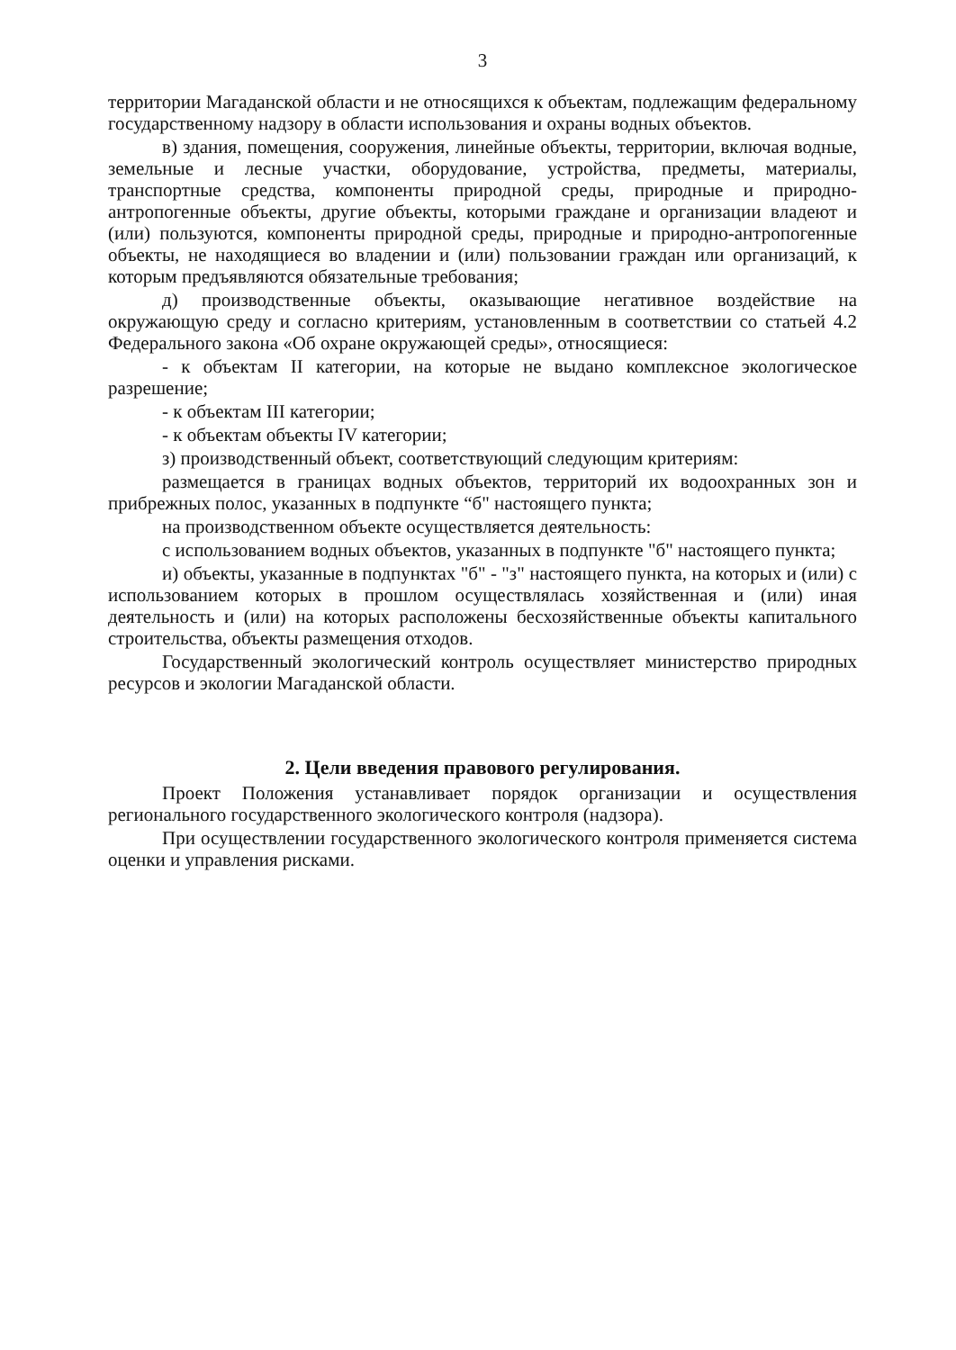3
территории Магаданской области и не относящихся к объектам, подлежащим федеральному государственному надзору в области использования и охраны водных объектов.
в) здания, помещения, сооружения, линейные объекты, территории, включая водные, земельные и лесные участки, оборудование, устройства, предметы, материалы, транспортные средства, компоненты природной среды, природные и природно-антропогенные объекты, другие объекты, которыми граждане и организации владеют и (или) пользуются, компоненты природной среды, природные и природно-антропогенные объекты, не находящиеся во владении и (или) пользовании граждан или организаций, к которым предъявляются обязательные требования;
д) производственные объекты, оказывающие негативное воздействие на окружающую среду и согласно критериям, установленным в соответствии со статьей 4.2 Федерального закона «Об охране окружающей среды», относящиеся:
- к объектам II категории, на которые не выдано комплексное экологическое разрешение;
- к объектам III категории;
- к объектам объекты IV категории;
з) производственный объект, соответствующий следующим критериям:
размещается в границах водных объектов, территорий их водоохранных зон и прибрежных полос, указанных в подпункте “б" настоящего пункта;
на производственном объекте осуществляется деятельность:
с использованием водных объектов, указанных в подпункте "б" настоящего пункта;
и) объекты, указанные в подпунктах "б" - "з" настоящего пункта, на которых и (или) с использованием которых в прошлом осуществлялась хозяйственная и (или) иная деятельность и (или) на которых расположены бесхозяйственные объекты капитального строительства, объекты размещения отходов.
Государственный экологический контроль осуществляет министерство природных ресурсов и экологии Магаданской области.
2. Цели введения правового регулирования.
Проект Положения устанавливает порядок организации и осуществления регионального государственного экологического контроля (надзора).
При осуществлении государственного экологического контроля применяется система оценки и управления рисками.